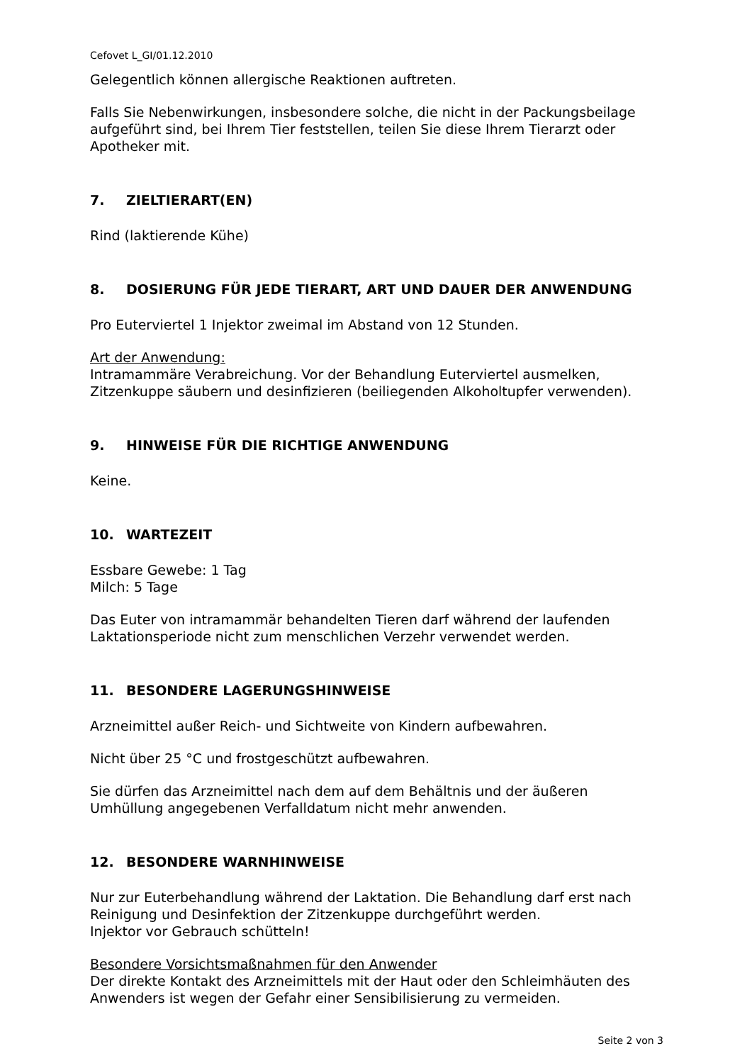Cefovet L_GI/01.12.2010
Gelegentlich können allergische Reaktionen auftreten.
Falls Sie Nebenwirkungen, insbesondere solche, die nicht in der Packungsbeilage aufgeführt sind, bei Ihrem Tier feststellen, teilen Sie diese Ihrem Tierarzt oder Apotheker mit.
7. ZIELTIERART(EN)
Rind (laktierende Kühe)
8. DOSIERUNG FÜR JEDE TIERART, ART UND DAUER DER ANWENDUNG
Pro Euterviertel 1 Injektor zweimal im Abstand von 12 Stunden.
Art der Anwendung:
Intramammäre Verabreichung. Vor der Behandlung Euterviertel ausmelken, Zitzenkuppe säubern und desinfizieren (beiliegenden Alkoholtupfer verwenden).
9. HINWEISE FÜR DIE RICHTIGE ANWENDUNG
Keine.
10. WARTEZEIT
Essbare Gewebe: 1 Tag
Milch: 5 Tage
Das Euter von intramammär behandelten Tieren darf während der laufenden Laktationsperiode nicht zum menschlichen Verzehr verwendet werden.
11. BESONDERE LAGERUNGSHINWEISE
Arzneimittel außer Reich- und Sichtweite von Kindern aufbewahren.
Nicht über 25 °C und frostgeschützt aufbewahren.
Sie dürfen das Arzneimittel nach dem auf dem Behältnis und der äußeren Umhüllung angegebenen Verfalldatum nicht mehr anwenden.
12. BESONDERE WARNHINWEISE
Nur zur Euterbehandlung während der Laktation. Die Behandlung darf erst nach Reinigung und Desinfektion der Zitzenkuppe durchgeführt werden.
Injektor vor Gebrauch schütteln!
Besondere Vorsichtsmaßnahmen für den Anwender
Der direkte Kontakt des Arzneimittels mit der Haut oder den Schleimhäuten des Anwenders ist wegen der Gefahr einer Sensibilisierung zu vermeiden.
Seite 2 von 3